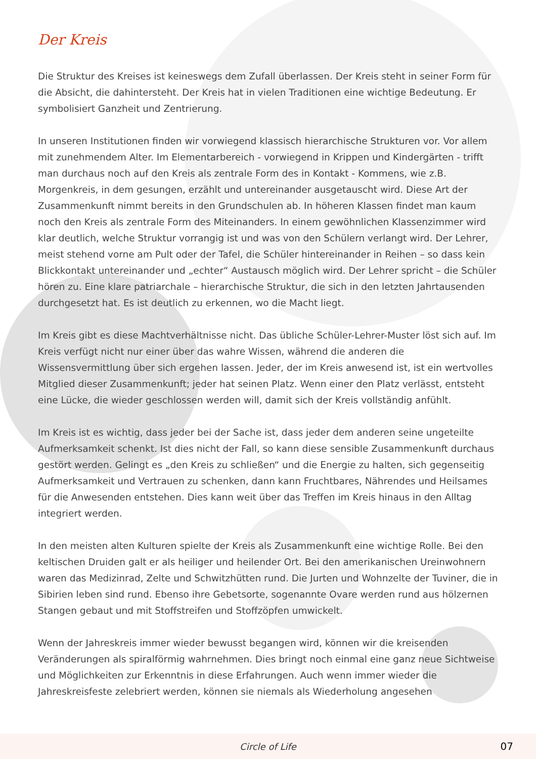Der Kreis
Die Struktur des Kreises ist keineswegs dem Zufall überlassen. Der Kreis steht in seiner Form für die Absicht, die dahintersteht. Der Kreis hat in vielen Traditionen eine wichtige Bedeutung. Er symbolisiert Ganzheit und Zentrierung.
In unseren Institutionen finden wir vorwiegend klassisch hierarchische Strukturen vor. Vor allem mit zunehmendem Alter. Im Elementarbereich - vorwiegend in Krippen und Kindergärten - trifft man durchaus noch auf den Kreis als zentrale Form des in Kontakt - Kommens, wie z.B. Morgenkreis, in dem gesungen, erzählt und untereinander ausgetauscht wird. Diese Art der Zusammenkunft nimmt bereits in den Grundschulen ab. In höheren Klassen findet man kaum noch den Kreis als zentrale Form des Miteinanders. In einem gewöhnlichen Klassenzimmer wird klar deutlich, welche Struktur vorrangig ist und was von den Schülern verlangt wird. Der Lehrer, meist stehend vorne am Pult oder der Tafel, die Schüler hintereinander in Reihen – so dass kein Blickkontakt untereinander und „echter“ Austausch möglich wird. Der Lehrer spricht – die Schüler hören zu. Eine klare patriarchale – hierarchische Struktur, die sich in den letzten Jahrtausenden durchgesetzt hat. Es ist deutlich zu erkennen, wo die Macht liegt.
Im Kreis gibt es diese Machtverhältnisse nicht. Das übliche Schüler-Lehrer-Muster löst sich auf. Im Kreis verfügt nicht nur einer über das wahre Wissen, während die anderen die Wissensvermittlung über sich ergehen lassen. Jeder, der im Kreis anwesend ist, ist ein wertvolles Mitglied dieser Zusammenkunft; jeder hat seinen Platz. Wenn einer den Platz verlässt, entsteht eine Lücke, die wieder geschlossen werden will, damit sich der Kreis vollständig anfühlt.
Im Kreis ist es wichtig, dass jeder bei der Sache ist, dass jeder dem anderen seine ungeteilte Aufmerksamkeit schenkt. Ist dies nicht der Fall, so kann diese sensible Zusammenkunft durchaus gestört werden. Gelingt es „den Kreis zu schließen“ und die Energie zu halten, sich gegenseitig Aufmerksamkeit und Vertrauen zu schenken, dann kann Fruchtbares, Nährendes und Heilsames für die Anwesenden entstehen. Dies kann weit über das Treffen im Kreis hinaus in den Alltag integriert werden.
In den meisten alten Kulturen spielte der Kreis als Zusammenkunft eine wichtige Rolle. Bei den keltischen Druiden galt er als heiliger und heilender Ort. Bei den amerikanischen Ureinwohnern waren das Medizinrad, Zelte und Schwitzhütten rund. Die Jurten und Wohnzelte der Tuviner, die in Sibirien leben sind rund. Ebenso ihre Gebetsorte, sogenannte Ovare werden rund aus hölzernen Stangen gebaut und mit Stoffstreifen und Stoffzöpfen umwickelt.
Wenn der Jahreskreis immer wieder bewusst begangen wird, können wir die kreisenden Veränderungen als spiralförmig wahrnehmen. Dies bringt noch einmal eine ganz neue Sichtweise und Möglichkeiten zur Erkenntnis in diese Erfahrungen. Auch wenn immer wieder die Jahreskreisfeste zelebriert werden, können sie niemals als Wiederholung angesehen
Circle of Life 07